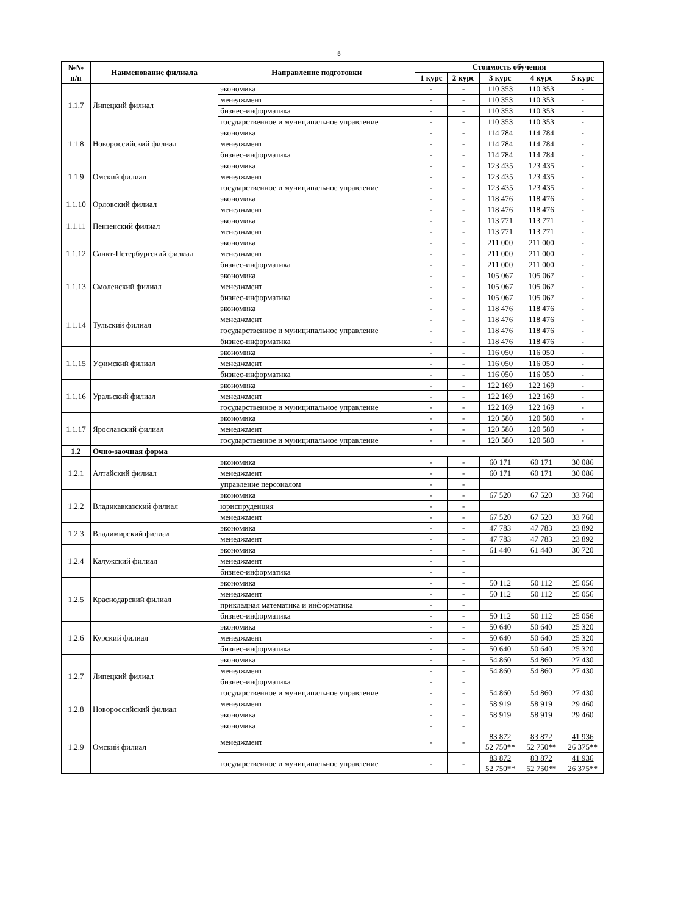5
| №№ п/п | Наименование филиала | Направление подготовки | Стоимость обучения | | | | |
| --- | --- | --- | --- | --- | --- | --- | --- |
| | | | 1 курс | 2 курс | 3 курс | 4 курс | 5 курс |
| 1.1.7 | Липецкий филиал | экономика | - | - | 110 353 | 110 353 | - |
| | | менеджмент | - | - | 110 353 | 110 353 | - |
| | | бизнес-информатика | - | - | 110 353 | 110 353 | - |
| | | государственное и муниципальное управление | - | - | 110 353 | 110 353 | - |
| 1.1.8 | Новороссийский филиал | экономика | - | - | 114 784 | 114 784 | - |
| | | менеджмент | - | - | 114 784 | 114 784 | - |
| | | бизнес-информатика | - | - | 114 784 | 114 784 | - |
| 1.1.9 | Омский филиал | экономика | - | - | 123 435 | 123 435 | - |
| | | менеджмент | - | - | 123 435 | 123 435 | - |
| | | государственное и муниципальное управление | - | - | 123 435 | 123 435 | - |
| 1.1.10 | Орловский филиал | экономика | - | - | 118 476 | 118 476 | - |
| | | менеджмент | - | - | 118 476 | 118 476 | - |
| 1.1.11 | Пензенский филиал | экономика | - | - | 113 771 | 113 771 | - |
| | | менеджмент | - | - | 113 771 | 113 771 | - |
| 1.1.12 | Санкт-Петербургский филиал | экономика | - | - | 211 000 | 211 000 | - |
| | | менеджмент | - | - | 211 000 | 211 000 | - |
| | | бизнес-информатика | - | - | 211 000 | 211 000 | - |
| 1.1.13 | Смоленский филиал | экономика | - | - | 105 067 | 105 067 | - |
| | | менеджмент | - | - | 105 067 | 105 067 | - |
| | | бизнес-информатика | - | - | 105 067 | 105 067 | - |
| 1.1.14 | Тульский филиал | экономика | - | - | 118 476 | 118 476 | - |
| | | менеджмент | - | - | 118 476 | 118 476 | - |
| | | государственное и муниципальное управление | - | - | 118 476 | 118 476 | - |
| | | бизнес-информатика | - | - | 118 476 | 118 476 | - |
| 1.1.15 | Уфимский филиал | экономика | - | - | 116 050 | 116 050 | - |
| | | менеджмент | - | - | 116 050 | 116 050 | - |
| | | бизнес-информатика | - | - | 116 050 | 116 050 | - |
| 1.1.16 | Уральский филиал | экономика | - | - | 122 169 | 122 169 | - |
| | | менеджмент | - | - | 122 169 | 122 169 | - |
| | | государственное и муниципальное управление | - | - | 122 169 | 122 169 | - |
| 1.1.17 | Ярославский филиал | экономика | - | - | 120 580 | 120 580 | - |
| | | менеджмент | - | - | 120 580 | 120 580 | - |
| | | государственное и муниципальное управление | - | - | 120 580 | 120 580 | - |
| 1.2 | Очно-заочная форма | | | | | | |
| 1.2.1 | Алтайский филиал | экономика | - | - | 60 171 | 60 171 | 30 086 |
| | | менеджмент | - | - | 60 171 | 60 171 | 30 086 |
| | | управление персоналом | - | - | | | |
| 1.2.2 | Владикавказский филиал | экономика | - | - | 67 520 | 67 520 | 33 760 |
| | | юриспруденция | - | - | | | |
| | | менеджмент | - | - | 67 520 | 67 520 | 33 760 |
| 1.2.3 | Владимирский филиал | экономика | - | - | 47 783 | 47 783 | 23 892 |
| | | менеджмент | - | - | 47 783 | 47 783 | 23 892 |
| 1.2.4 | Калужский филиал | экономика | - | - | 61 440 | 61 440 | 30 720 |
| | | менеджмент | - | - | | | |
| | | бизнес-информатика | - | - | | | |
| 1.2.5 | Краснодарский филиал | экономика | - | - | 50 112 | 50 112 | 25 056 |
| | | менеджмент | - | - | 50 112 | 50 112 | 25 056 |
| | | прикладная математика и информатика | - | - | | | |
| | | бизнес-информатика | - | - | 50 112 | 50 112 | 25 056 |
| 1.2.6 | Курский филиал | экономика | - | - | 50 640 | 50 640 | 25 320 |
| | | менеджмент | - | - | 50 640 | 50 640 | 25 320 |
| | | бизнес-информатика | - | - | 50 640 | 50 640 | 25 320 |
| 1.2.7 | Липецкий филиал | экономика | - | - | 54 860 | 54 860 | 27 430 |
| | | менеджмент | - | - | 54 860 | 54 860 | 27 430 |
| | | бизнес-информатика | - | - | | | |
| | | государственное и муниципальное управление | - | - | 54 860 | 54 860 | 27 430 |
| 1.2.8 | Новороссийский филиал | менеджмент | - | - | 58 919 | 58 919 | 29 460 |
| | | экономика | - | - | 58 919 | 58 919 | 29 460 |
| 1.2.9 | Омский филиал | экономика | - | - | | | |
| | | менеджмент | - | - | 83 872 52 750** | 83 872 52 750** | 41 936 26 375** |
| | | государственное и муниципальное управление | - | - | 83 872 52 750** | 83 872 52 750** | 41 936 26 375** |